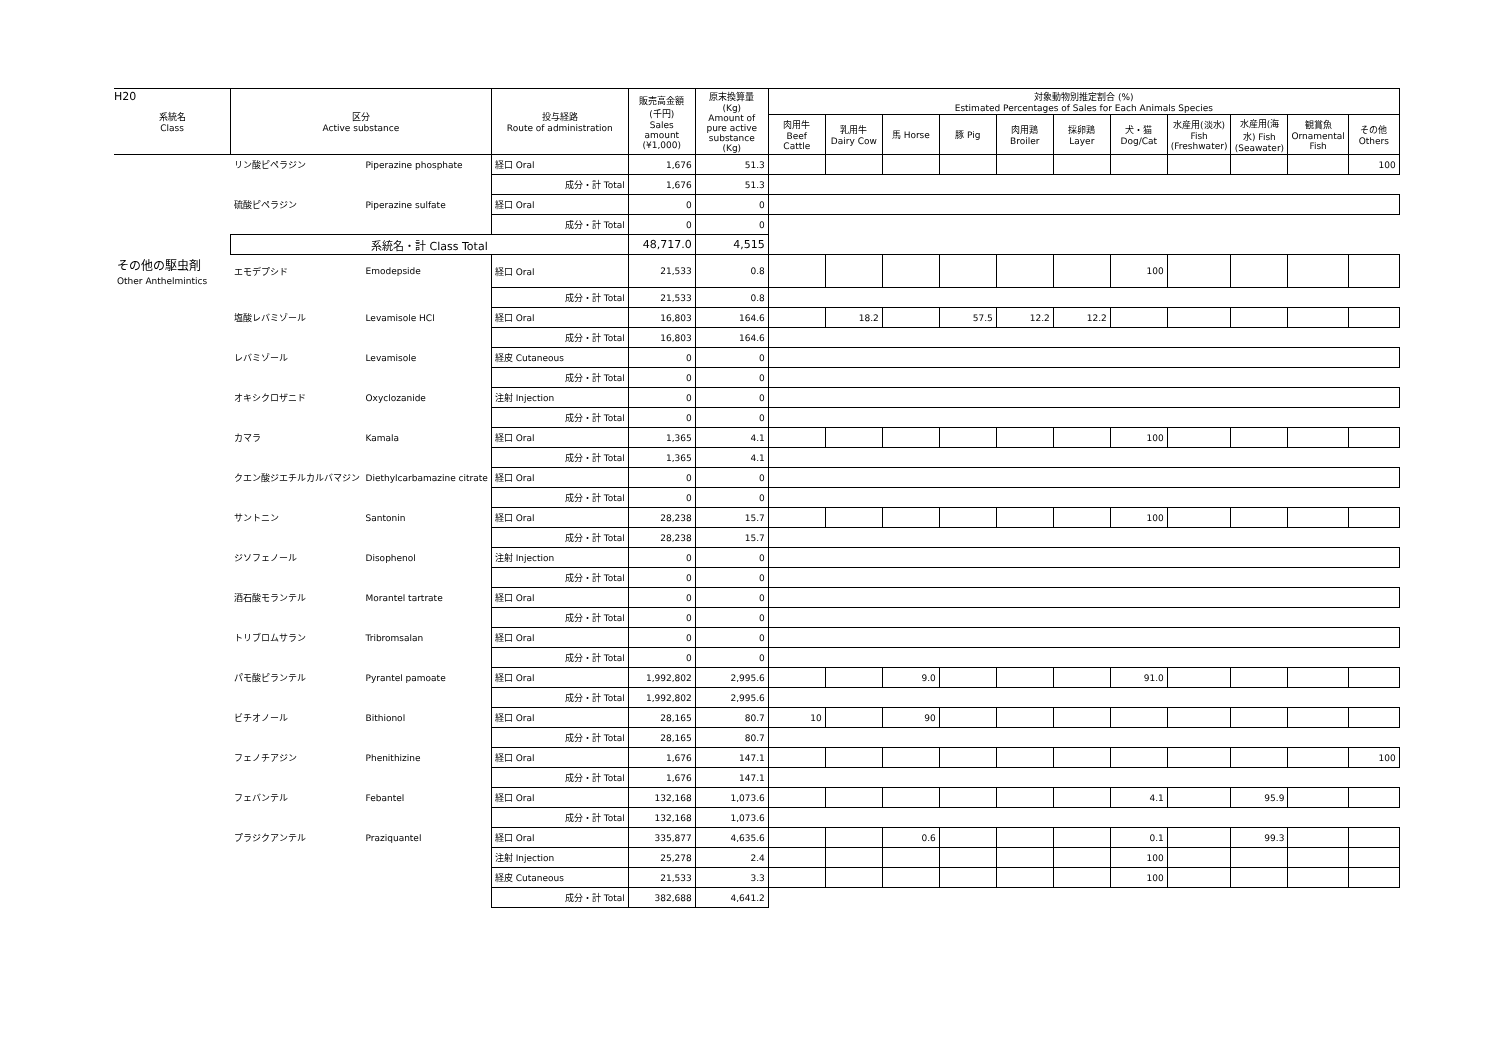H20
| 系統名 Class | | 区分 Active substance | | 投与経路 Route of administration | 販売高金額 (千円) Sales amount (¥1,000) | 原末換算量 (Kg) Amount of pure active substance (Kg) | 対象動物別推定割合 (%) Estimated Percentages of Sales for Each Animals Species | | | | | | | | | | |
| --- | --- | --- | --- | --- | --- | --- | --- | --- | --- | --- | --- | --- | --- | --- | --- | --- | --- |
| | | | | | | | 肉用牛 Beef Cattle | 乳用牛 Dairy Cow | 馬 Horse | 豚 Pig | 肉用鶏 Broiler | 採卵鶏 Layer | 犬・猫 Dog/Cat | 水産用(淡水) Fish (Freshwater) | 水産用(海水) Fish (Seawater) | 観賞魚 Ornamental Fish | その他 Others |
| | | リン酸ピペラジン | Piperazine phosphate | 経口 Oral | 1,676 | 51.3 | | | | | | | | | | | 100 |
| | | | | 成分・計 Total | 1,676 | 51.3 | | | | | | | | | | | |
| | | 硫酸ピペラジン | Piperazine sulfate | 経口 Oral | 0 | 0 | | | | | | | | | | | |
| | | | | 成分・計 Total | 0 | 0 | | | | | | | | | | | |
| | | 系統名・計 Class Total | | | 48,717.0 | 4,515 | | | | | | | | | | | |
| その他の駆虫剤 Other Anthelmintics | | エモデプシド | Emodepside | 経口 Oral | 21,533 | 0.8 | | | | | | | 100 | | | | |
| | | | | 成分・計 Total | 21,533 | 0.8 | | | | | | | | | | | |
| | | 塩酸レバミゾール | Levamisole HCl | 経口 Oral | 16,803 | 164.6 | | 18.2 | | 57.5 | 12.2 | 12.2 | | | | | |
| | | | | 成分・計 Total | 16,803 | 164.6 | | | | | | | | | | | |
| | | レバミゾール | Levamisole | 経皮 Cutaneous | 0 | 0 | | | | | | | | | | | |
| | | | | 成分・計 Total | 0 | 0 | | | | | | | | | | | |
| | | オキシクロザニド | Oxyclozanide | 注射 Injection | 0 | 0 | | | | | | | | | | | |
| | | | | 成分・計 Total | 0 | 0 | | | | | | | | | | | |
| | | カマラ | Kamala | 経口 Oral | 1,365 | 4.1 | | | | | | | 100 | | | | |
| | | | | 成分・計 Total | 1,365 | 4.1 | | | | | | | | | | | |
| | | クエン酸ジエチルカルバマジン | Diethylcarbamazine citrate | 経口 Oral | 0 | 0 | | | | | | | | | | | |
| | | | | 成分・計 Total | 0 | 0 | | | | | | | | | | | |
| | | サントニン | Santonin | 経口 Oral | 28,238 | 15.7 | | | | | | | 100 | | | | |
| | | | | 成分・計 Total | 28,238 | 15.7 | | | | | | | | | | | |
| | | ジソフェノール | Disophenol | 注射 Injection | 0 | 0 | | | | | | | | | | | |
| | | | | 成分・計 Total | 0 | 0 | | | | | | | | | | | |
| | | 酒石酸モランテル | Morantel tartrate | 経口 Oral | 0 | 0 | | | | | | | | | | | |
| | | | | 成分・計 Total | 0 | 0 | | | | | | | | | | | |
| | | トリブロムサラン | Tribromsalan | 経口 Oral | 0 | 0 | | | | | | | | | | | |
| | | | | 成分・計 Total | 0 | 0 | | | | | | | | | | | |
| | | パモ酸ピランテル | Pyrantel pamoate | 経口 Oral | 1,992,802 | 2,995.6 | | | 9.0 | | | | 91.0 | | | | |
| | | | | 成分・計 Total | 1,992,802 | 2,995.6 | | | | | | | | | | | |
| | | ビチオノール | Bithionol | 経口 Oral | 28,165 | 80.7 | 10 | | 90 | | | | | | | | |
| | | | | 成分・計 Total | 28,165 | 80.7 | | | | | | | | | | | |
| | | フェノチアジン | Phenithizine | 経口 Oral | 1,676 | 147.1 | | | | | | | | | | | 100 |
| | | | | 成分・計 Total | 1,676 | 147.1 | | | | | | | | | | | |
| | | フェバンテル | Febantel | 経口 Oral | 132,168 | 1,073.6 | | | | | | | 4.1 | | 95.9 | | |
| | | | | 成分・計 Total | 132,168 | 1,073.6 | | | | | | | | | | | |
| | | プラジクアンテル | Praziquantel | 経口 Oral | 335,877 | 4,635.6 | | | 0.6 | | | | 0.1 | | 99.3 | | |
| | | | | 注射 Injection | 25,278 | 2.4 | | | | | | | 100 | | | | |
| | | | | 経皮 Cutaneous | 21,533 | 3.3 | | | | | | | 100 | | | | |
| | | | | 成分・計 Total | 382,688 | 4,641.2 | | | | | | | | | | | |